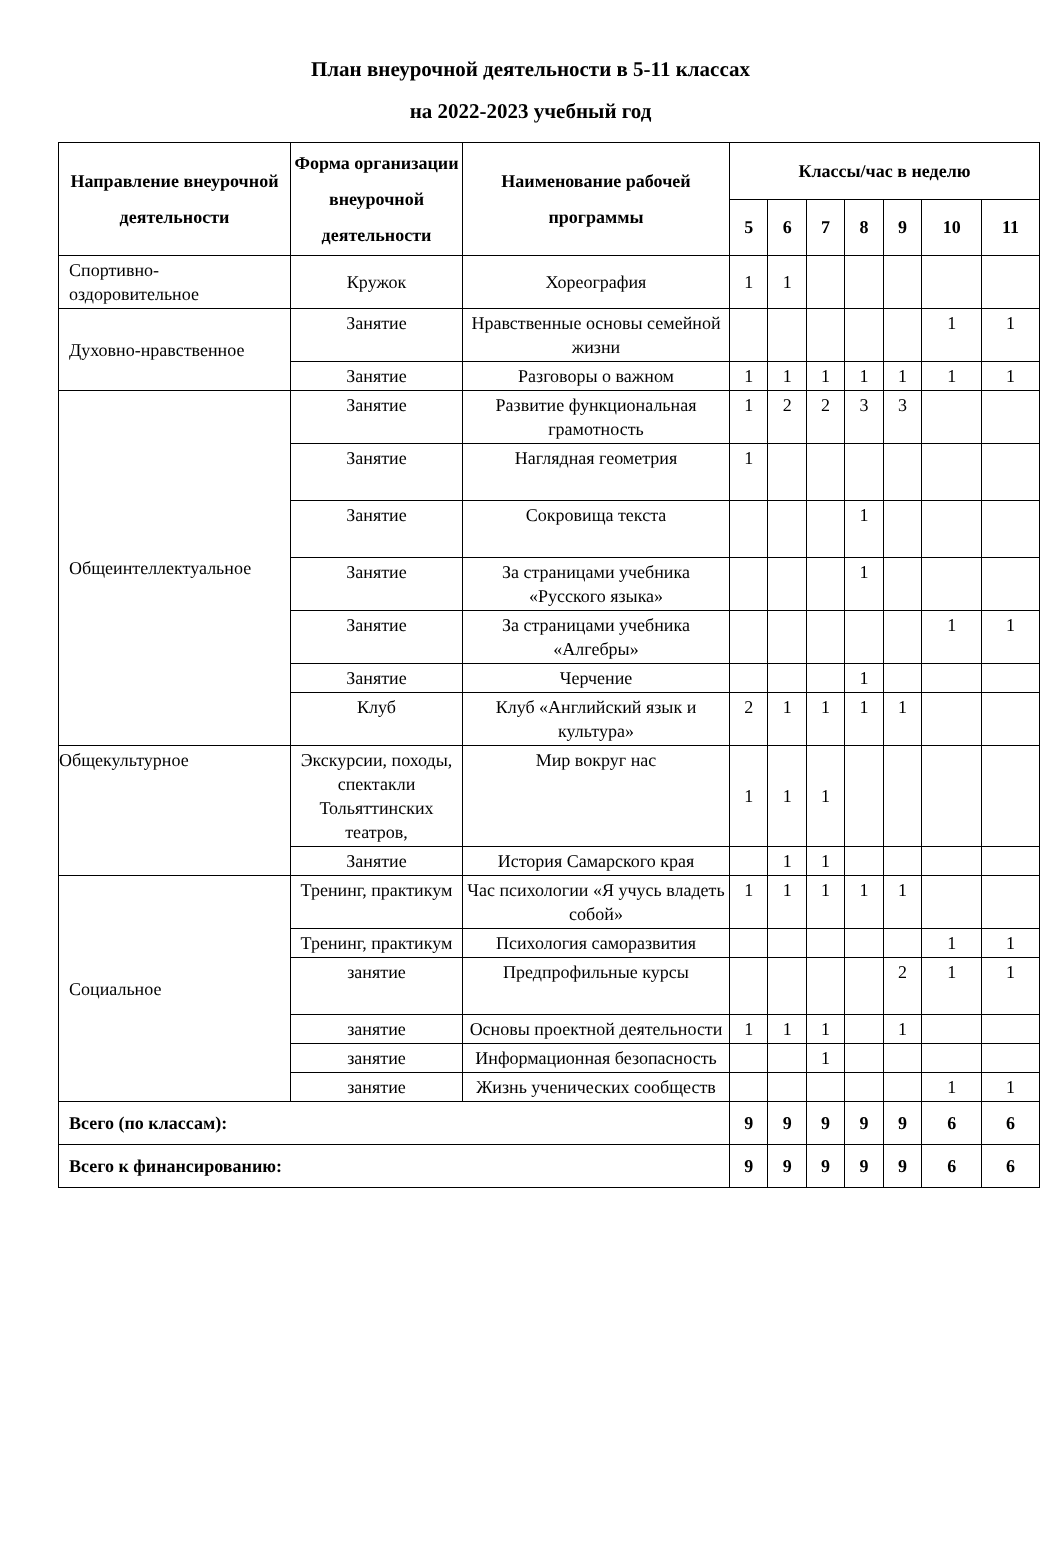План внеурочной деятельности в 5-11 классах
на 2022-2023 учебный год
| Направление внеурочной деятельности | Форма организации внеурочной деятельности | Наименование рабочей программы | Классы/час в неделю | | | | | | |
| --- | --- | --- | --- | --- | --- | --- | --- | --- | --- |
| | | | 5 | 6 | 7 | 8 | 9 | 10 | 11 |
| Спортивно-оздоровительное | Кружок | Хореография | 1 | 1 | | | | | |
| Духовно-нравственное | Занятие | Нравственные основы семейной жизни | | | | | | 1 | 1 |
| | Занятие | Разговоры о важном | 1 | 1 | 1 | 1 | 1 | 1 | 1 |
| Общеинтеллектуальное | Занятие | Развитие функциональная грамотность | 1 | 2 | 2 | 3 | 3 | | |
| | Занятие | Наглядная геометрия | 1 | | | | | | |
| | Занятие | Сокровища текста | | | | 1 | | | |
| | Занятие | За страницами учебника «Русского языка» | | | | 1 | | | |
| | Занятие | За страницами учебника «Алгебры» | | | | | | 1 | 1 |
| | Занятие | Черчение | | | | 1 | | | |
| | Клуб | Клуб «Английский язык и культура» | 2 | 1 | 1 | 1 | 1 | | |
| Общекультурное | Экскурсии, походы, спектакли Тольяттинских театров, | Мир вокруг нас | 1 | 1 | 1 | | | | |
| | Занятие | История Самарского края | | 1 | 1 | | | | |
| Социальное | Тренинг, практикум | Час психологии «Я учусь владеть собой» | 1 | 1 | 1 | 1 | 1 | | |
| | Тренинг, практикум | Психология саморазвития | | | | | | 1 | 1 |
| | занятие | Предпрофильные курсы | | | | | 2 | 1 | 1 |
| | занятие | Основы проектной деятельности | 1 | 1 | 1 | | 1 | | |
| | занятие | Информационная безопасность | | | 1 | | | | |
| | занятие | Жизнь ученических сообществ | | | | | | 1 | 1 |
| Всего (по классам): | | | 9 | 9 | 9 | 9 | 9 | 6 | 6 |
| Всего к финансированию: | | | 9 | 9 | 9 | 9 | 9 | 6 | 6 |